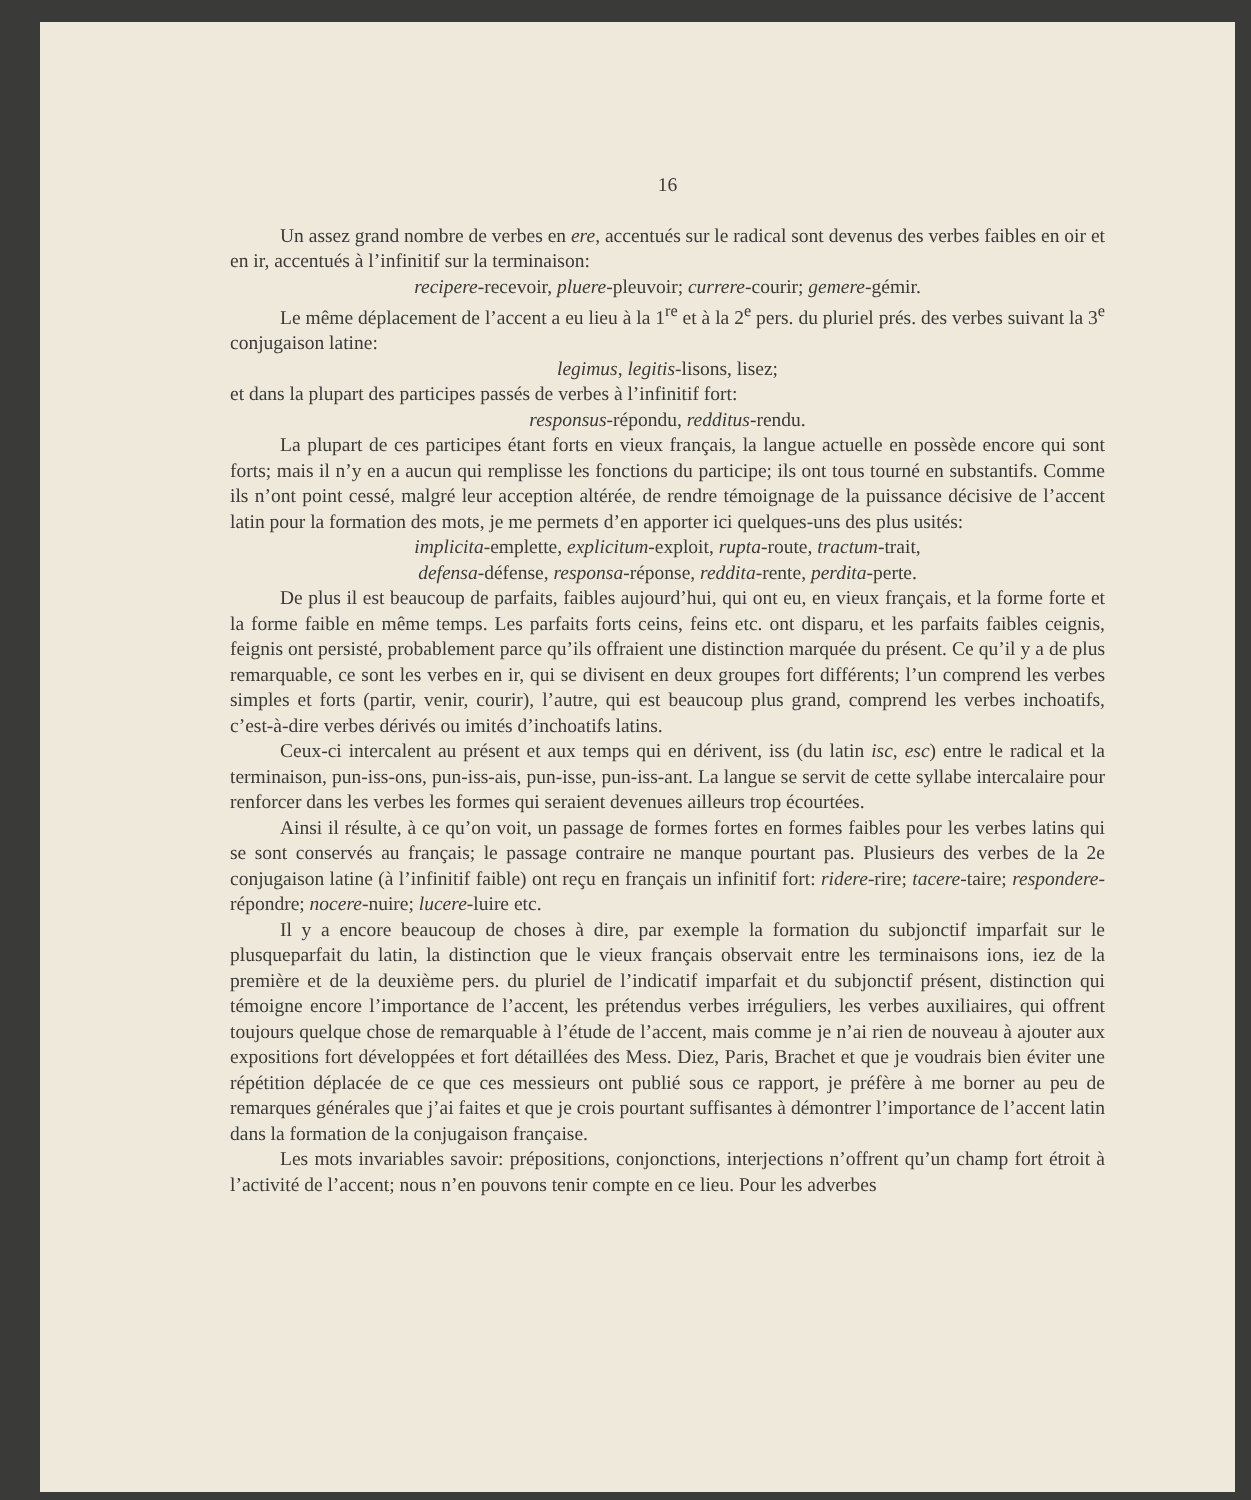16
Un assez grand nombre de verbes en ere, accentués sur le radical sont devenus des verbes faibles en oir et en ir, accentués à l’infinitif sur la terminaison:
recipere-recevoir, pluere-pleuvoir; currere-courir; gemere-gémir.
Le même déplacement de l’accent a eu lieu à la 1<sup>re</sup> et à la 2<sup>e</sup> pers. du pluriel prés. des verbes suivant la 3<sup>e</sup> conjugaison latine:
legimus, legitis-lisons, lisez;
et dans la plupart des participes passés de verbes à l’infinitif fort:
responsus-répondu, redditus-rendu.
La plupart de ces participes étant forts en vieux français, la langue actuelle en possède encore qui sont forts; mais il n’y en a aucun qui remplisse les fonctions du participe; ils ont tous tourné en substantifs. Comme ils n’ont point cessé, malgré leur acception altérée, de rendre témoignage de la puissance décisive de l’accent latin pour la formation des mots, je me permets d’en apporter ici quelques-uns des plus usités:
implicita-emplette, explicitum-exploit, rupta-route, tractum-trait,
defensa-défense, responsa-réponse, reddita-rente, perdita-perte.
De plus il est beaucoup de parfaits, faibles aujourd’hui, qui ont eu, en vieux français, et la forme forte et la forme faible en même temps. Les parfaits forts ceins, feins etc. ont disparu, et les parfaits faibles ceignis, feignis ont persisté, probablement parce qu’ils offraient une distinction marquée du présent. Ce qu’il y a de plus remarquable, ce sont les verbes en ir, qui se divisent en deux groupes fort différents; l’un comprend les verbes simples et forts (partir, venir, courir), l’autre, qui est beaucoup plus grand, comprend les verbes inchoatifs, c’est-à-dire verbes dérivés ou imités d’inchoatifs latins.
Ceux-ci intercalent au présent et aux temps qui en dérivent, iss (du latin isc, esc) entre le radical et la terminaison, pun-iss-ons, pun-iss-ais, pun-isse, pun-iss-ant. La langue se servit de cette syllabe intercalaire pour renforcer dans les verbes les formes qui seraient devenues ailleurs trop écourtées.
Ainsi il résulte, à ce qu’on voit, un passage de formes fortes en formes faibles pour les verbes latins qui se sont conservés au français; le passage contraire ne manque pourtant pas. Plusieurs des verbes de la 2e conjugaison latine (à l’infinitif faible) ont reçu en français un infinitif fort: ridere-rire; tacere-taire; respondere-répondre; nocere-nuire; lucere-luire etc.
Il y a encore beaucoup de choses à dire, par exemple la formation du subjonctif imparfait sur le plusqueparfait du latin, la distinction que le vieux français observait entre les terminaisons ions, iez de la première et de la deuxième pers. du pluriel de l’indicatif imparfait et du subjonctif présent, distinction qui témoigne encore l’importance de l’accent, les prétendus verbes irréguliers, les verbes auxiliaires, qui offrent toujours quelque chose de remarquable à l’étude de l’accent, mais comme je n’ai rien de nouveau à ajouter aux expositions fort développées et fort détaillées des Mess. Diez, Paris, Brachet et que je voudrais bien éviter une répétition déplacée de ce que ces messieurs ont publié sous ce rapport, je préfère à me borner au peu de remarques générales que j’ai faites et que je crois pourtant suffisantes à démontrer l’importance de l’accent latin dans la formation de la conjugaison française.
Les mots invariables savoir: prépositions, conjonctions, interjections n’offrent qu’un champ fort étroit à l’activité de l’accent; nous n’en pouvons tenir compte en ce lieu. Pour les adverbes